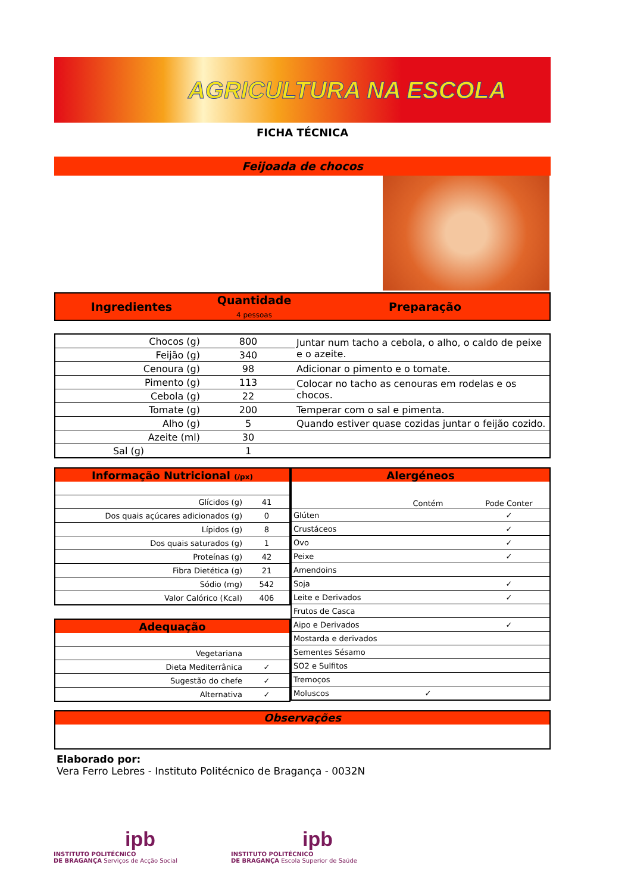AGRICULTURA NA ESCOLA
FICHA TÉCNICA
Feijoada de chocos
| Ingredientes | Quantidade 4 pessoas | Preparação |
| Chocos (g) | 800 | Juntar num tacho a cebola, o alho, o caldo de peixe e o azeite. |
| Feijão (g) | 340 | |
| Cenoura (g) | 98 | Adicionar o pimento e o tomate. |
| Pimento (g) | 113 | Colocar no tacho as cenouras em rodelas e os chocos. |
| Cebola (g) | 22 | |
| Tomate (g) | 200 | Temperar com o sal e pimenta. |
| Alho (g) | 5 | Quando estiver quase cozidas juntar o feijão cozido. |
| Azeite (ml) | 30 | |
| Sal (g) | 1 | |
| Informação Nutricional (/px) | |
| Glícidos (g) | 41 |
| Dos quais açúcares adicionados (g) | 0 |
| Lípidos (g) | 8 |
| Dos quais saturados (g) | 1 |
| Proteínas (g) | 42 |
| Fibra Dietética (g) | 21 |
| Sódio (mg) | 542 |
| Valor Calórico (Kcal) | 406 |
| Adequação | |
| Vegetariana | |
| Dieta Mediterrânica | ✓ |
| Sugestão do chefe | ✓ |
| Alternativa | ✓ |
| Alergéneos | | |
| | Contém | Pode Conter |
| Glúten | | ✓ |
| Crustáceos | | ✓ |
| Ovo | | ✓ |
| Peixe | | ✓ |
| Amendoins | | |
| Soja | | ✓ |
| Leite e Derivados | | ✓ |
| Frutos de Casca | | |
| Aipo e Derivados | | ✓ |
| Mostarda e derivados | | |
| Sementes Sésamo | | |
| SO2 e Sulfitos | | |
| Tremoços | | |
| Moluscos | ✓ | |
Observações
Elaborado por:
Vera Ferro Lebres - Instituto Politécnico de Bragança - 0032N
ipb
INSTITUTO POLITÉCNICO
DE BRAGANÇA Serviços de Acção Social
ipb
INSTITUTO POLITÉCNICO
DE BRAGANÇA Escola Superior de Saúde